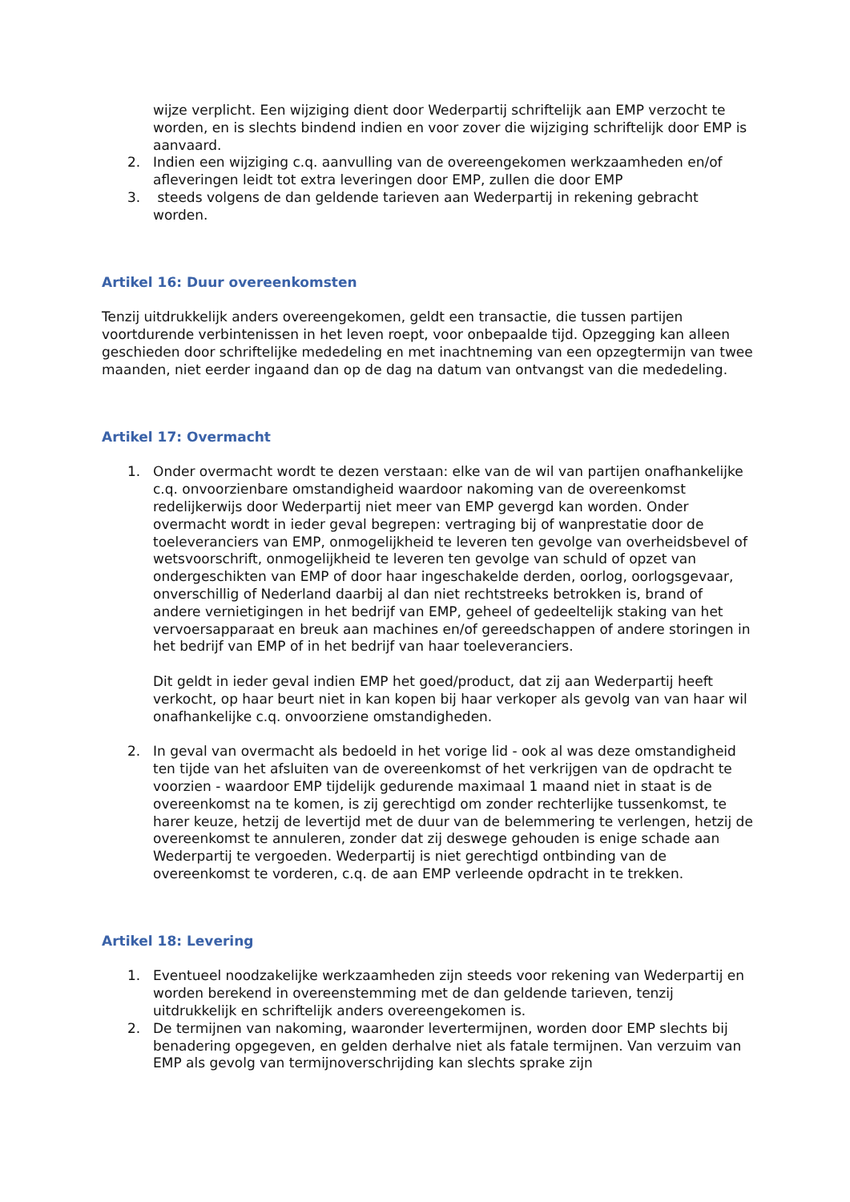wijze verplicht. Een wijziging dient door Wederpartij schriftelijk aan EMP verzocht te worden, en is slechts bindend indien en voor zover die wijziging schriftelijk door EMP is aanvaard.
2. Indien een wijziging c.q. aanvulling van de overeengekomen werkzaamheden en/of afleveringen leidt tot extra leveringen door EMP, zullen die door EMP
3. steeds volgens de dan geldende tarieven aan Wederpartij in rekening gebracht worden.
Artikel 16: Duur overeenkomsten
Tenzij uitdrukkelijk anders overeengekomen, geldt een transactie, die tussen partijen voortdurende verbintenissen in het leven roept, voor onbepaalde tijd. Opzegging kan alleen geschieden door schriftelijke mededeling en met inachtneming van een opzegtermijn van twee maanden, niet eerder ingaand dan op de dag na datum van ontvangst van die mededeling.
Artikel 17: Overmacht
1. Onder overmacht wordt te dezen verstaan: elke van de wil van partijen onafhankelijke c.q. onvoorzienbare omstandigheid waardoor nakoming van de overeenkomst redelijkerwijs door Wederpartij niet meer van EMP gevergd kan worden. Onder overmacht wordt in ieder geval begrepen: vertraging bij of wanprestatie door de toeleveranciers van EMP, onmogelijkheid te leveren ten gevolge van overheidsbevel of wetsvoorschrift, onmogelijkheid te leveren ten gevolge van schuld of opzet van ondergeschikten van EMP of door haar ingeschakelde derden, oorlog, oorlogsgevaar, onverschillig of Nederland daarbij al dan niet rechtstreeks betrokken is, brand of andere vernietigingen in het bedrijf van EMP, geheel of gedeeltelijk staking van het vervoersapparaat en breuk aan machines en/of gereedschappen of andere storingen in het bedrijf van EMP of in het bedrijf van haar toeleveranciers.
Dit geldt in ieder geval indien EMP het goed/product, dat zij aan Wederpartij heeft verkocht, op haar beurt niet in kan kopen bij haar verkoper als gevolg van van haar wil onafhankelijke c.q. onvoorziene omstandigheden.
2. In geval van overmacht als bedoeld in het vorige lid - ook al was deze omstandigheid ten tijde van het afsluiten van de overeenkomst of het verkrijgen van de opdracht te voorzien - waardoor EMP tijdelijk gedurende maximaal 1 maand niet in staat is de overeenkomst na te komen, is zij gerechtigd om zonder rechterlijke tussenkomst, te harer keuze, hetzij de levertijd met de duur van de belemmering te verlengen, hetzij de overeenkomst te annuleren, zonder dat zij deswege gehouden is enige schade aan Wederpartij te vergoeden. Wederpartij is niet gerechtigd ontbinding van de overeenkomst te vorderen, c.q. de aan EMP verleende opdracht in te trekken.
Artikel 18: Levering
1. Eventueel noodzakelijke werkzaamheden zijn steeds voor rekening van Wederpartij en worden berekend in overeenstemming met de dan geldende tarieven, tenzij uitdrukkelijk en schriftelijk anders overeengekomen is.
2. De termijnen van nakoming, waaronder levertermijnen, worden door EMP slechts bij benadering opgegeven, en gelden derhalve niet als fatale termijnen. Van verzuim van EMP als gevolg van termijnoverschrijding kan slechts sprake zijn